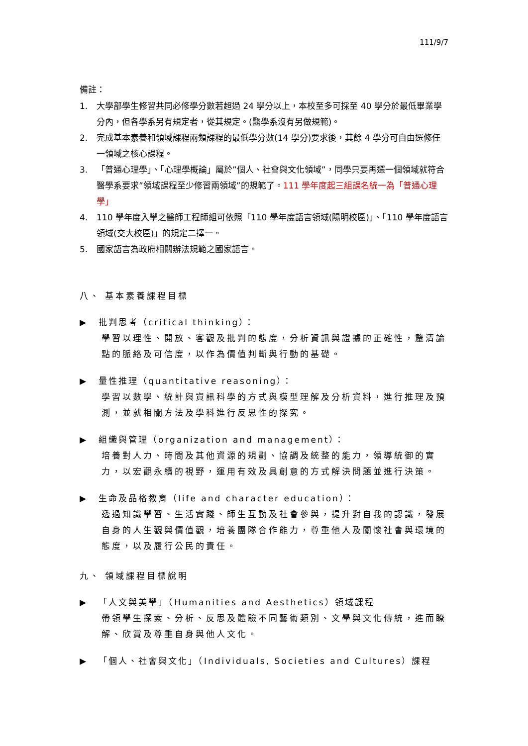111/9/7
備註：
1. 大學部學生修習共同必修學分數若超過 24 學分以上，本校至多可採至 40 學分於最低畢業學分內，但各學系另有規定者，從其規定。(醫學系沒有另做規範)。
2. 完成基本素養和領域課程兩類課程的最低學分數(14 學分)要求後，其餘 4 學分可自由選修任一領域之核心課程。
3. 「普通心理學」、「心理學概論」屬於”個人、社會與文化領域”，同學只要再選一個領域就符合醫學系要求”領域課程至少修習兩領域”的規範了。111 學年度起三組課名統一為「普通心理學」
4. 110 學年度入學之醫師工程師組可依照「110 學年度語言領域(陽明校區)」、「110 學年度語言領域(交大校區)」的規定二擇一。
5. 國家語言為政府相關辦法規範之國家語言。
八、 基本素養課程目標
▶ 批判思考（critical thinking）：
學習以理性、開放、客觀及批判的態度，分析資訊與證據的正確性，釐清論點的脈絡及可信度，以作為價值判斷與行動的基礎。
▶ 量性推理（quantitative reasoning）：
學習以數學、統計與資訊科學的方式與模型理解及分析資料，進行推理及預測，並就相關方法及學科進行反思性的探究。
▶ 組織與管理（organization and management）：
培養對人力、時間及其他資源的規劃、協調及統整的能力，領導統御的實力，以宏觀永續的視野，運用有效及具創意的方式解決問題並進行決策。
▶ 生命及品格教育（life and character education）：
透過知識學習、生活實踐、師生互動及社會參與，提升對自我的認識，發展自身的人生觀與價值觀，培養團隊合作能力，尊重他人及關懷社會與環境的態度，以及履行公民的責任。
九、 領域課程目標說明
▶ 「人文與美學」（Humanities and Aesthetics）領域課程
帶領學生探索、分析、反思及體驗不同藝術類別、文學與文化傳統，進而瞭解、欣賞及尊重自身與他人文化。
▶ 「個人、社會與文化」（Individuals, Societies and Cultures）課程